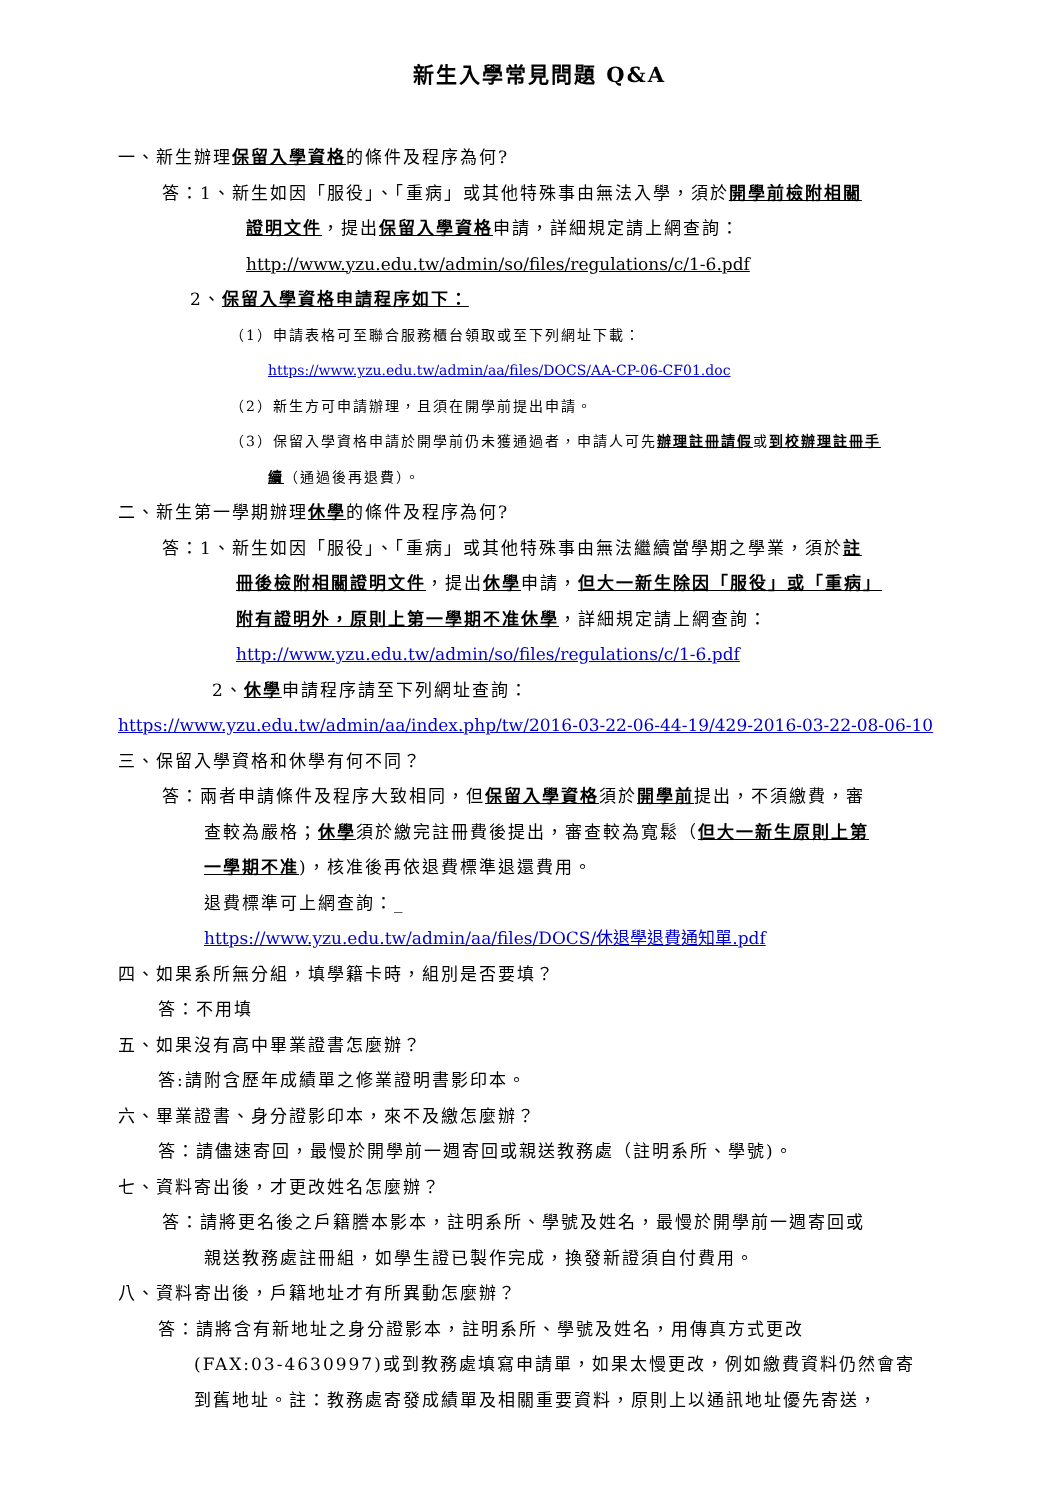新生入學常見問題 Q&A
一、新生辦理保留入學資格的條件及程序為何?
答：1、新生如因「服役」、「重病」或其他特殊事由無法入學，須於開學前檢附相關
證明文件，提出保留入學資格申請，詳細規定請上網查詢：
http://www.yzu.edu.tw/admin/so/files/regulations/c/1-6.pdf
2、保留入學資格申請程序如下：
（1）申請表格可至聯合服務櫃台領取或至下列網址下載：
https://www.yzu.edu.tw/admin/aa/files/DOCS/AA-CP-06-CF01.doc
（2）新生方可申請辦理，且須在開學前提出申請。
（3）保留入學資格申請於開學前仍未獲通過者，申請人可先辦理註冊請假或到校辦理註冊手
續（通過後再退費）。
二、新生第一學期辦理休學的條件及程序為何?
答：1、新生如因「服役」、「重病」或其他特殊事由無法繼續當學期之學業，須於註
冊後檢附相關證明文件，提出休學申請，但大一新生除因「服役」或「重病」
附有證明外，原則上第一學期不准休學，詳細規定請上網查詢：
http://www.yzu.edu.tw/admin/so/files/regulations/c/1-6.pdf
2、休學申請程序請至下列網址查詢：
https://www.yzu.edu.tw/admin/aa/index.php/tw/2016-03-22-06-44-19/429-2016-03-22-08-06-10
三、保留入學資格和休學有何不同？
答：兩者申請條件及程序大致相同，但保留入學資格須於開學前提出，不須繳費，審
查較為嚴格；休學須於繳完註冊費後提出，審查較為寬鬆（但大一新生原則上第
一學期不准)，核准後再依退費標準退還費用。
退費標準可上網查詢：_
https://www.yzu.edu.tw/admin/aa/files/DOCS/休退學退費通知單.pdf
四、如果系所無分組，填學籍卡時，組別是否要填？
答：不用填
五、如果沒有高中畢業證書怎麼辦？
答:請附含歷年成績單之修業證明書影印本。
六、畢業證書、身分證影印本，來不及繳怎麼辦？
答：請儘速寄回，最慢於開學前一週寄回或親送教務處（註明系所、學號)。
七、資料寄出後，才更改姓名怎麼辦？
答：請將更名後之戶籍謄本影本，註明系所、學號及姓名，最慢於開學前一週寄回或
親送教務處註冊組，如學生證已製作完成，換發新證須自付費用。
八、資料寄出後，戶籍地址才有所異動怎麼辦？
答：請將含有新地址之身分證影本，註明系所、學號及姓名，用傳真方式更改
(FAX:03-4630997)或到教務處填寫申請單，如果太慢更改，例如繳費資料仍然會寄
到舊地址。註：教務處寄發成績單及相關重要資料，原則上以通訊地址優先寄送，